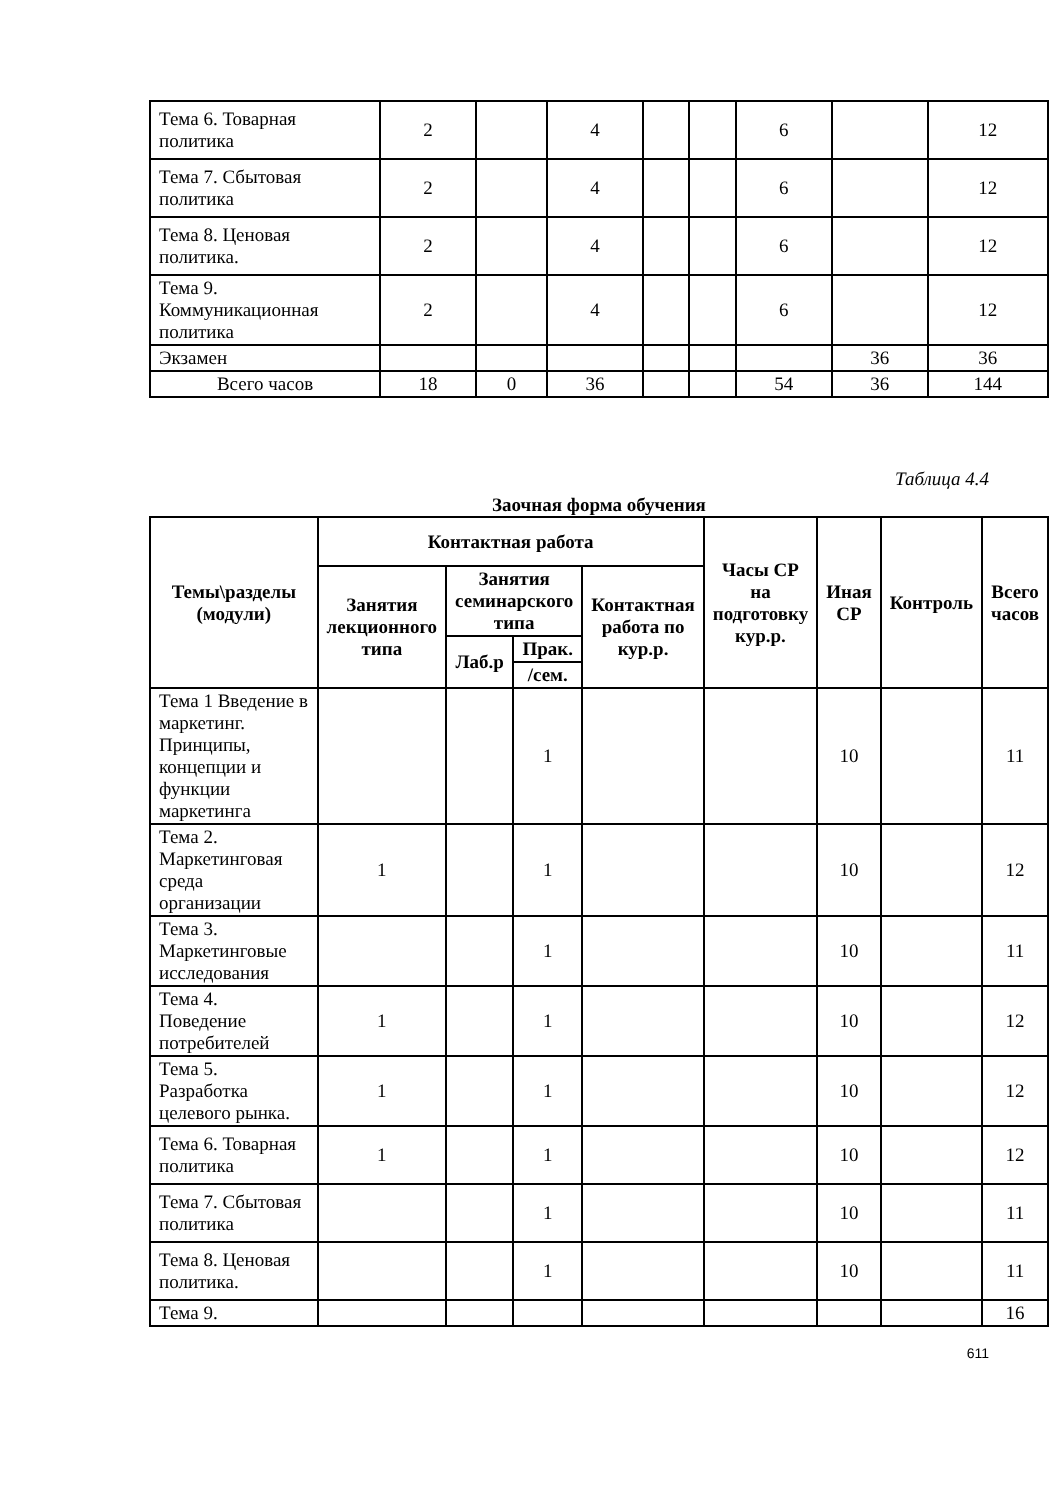| Тема 6. Товарная политика | 2 | | 4 | | | 6 | | 12 |
| Тема 7. Сбытовая политика | 2 | | 4 | | | 6 | | 12 |
| Тема 8. Ценовая политика. | 2 | | 4 | | | 6 | | 12 |
| Тема 9. Коммуникационная политика | 2 | | 4 | | | 6 | | 12 |
| Экзамен | | | | | | | 36 | 36 |
| Всего часов | 18 | 0 | 36 | | | 54 | 36 | 144 |
Таблица 4.4
Заочная форма обучения
| Темы\разделы (модули) | Контактная работа | | | | Часы СР на подготовку кур.р. | Иная СР | Контроль | Всего часов |
| --- | --- | --- | --- | --- | --- | --- | --- | --- |
| | Занятия лекционного типа | Занятия семинарского типа | | Контактная работа по кур.р. | | | | |
| | | Лаб.р | Прак. | | | | | |
| | | | /сем. | | | | | |
| Тема 1 Введение в маркетинг. Принципы, концепции и функции маркетинга | | | 1 | | | 10 | | 11 |
| Тема 2. Маркетинговая среда организации | 1 | | 1 | | | 10 | | 12 |
| Тема 3. Маркетинговые исследования | | | 1 | | | 10 | | 11 |
| Тема 4. Поведение потребителей | 1 | | 1 | | | 10 | | 12 |
| Тема 5. Разработка целевого рынка. | 1 | | 1 | | | 10 | | 12 |
| Тема 6. Товарная политика | 1 | | 1 | | | 10 | | 12 |
| Тема 7. Сбытовая политика | | | 1 | | | 10 | | 11 |
| Тема 8. Ценовая политика. | | | 1 | | | 10 | | 11 |
| Тема 9. | | | | | | | | 16 |
611